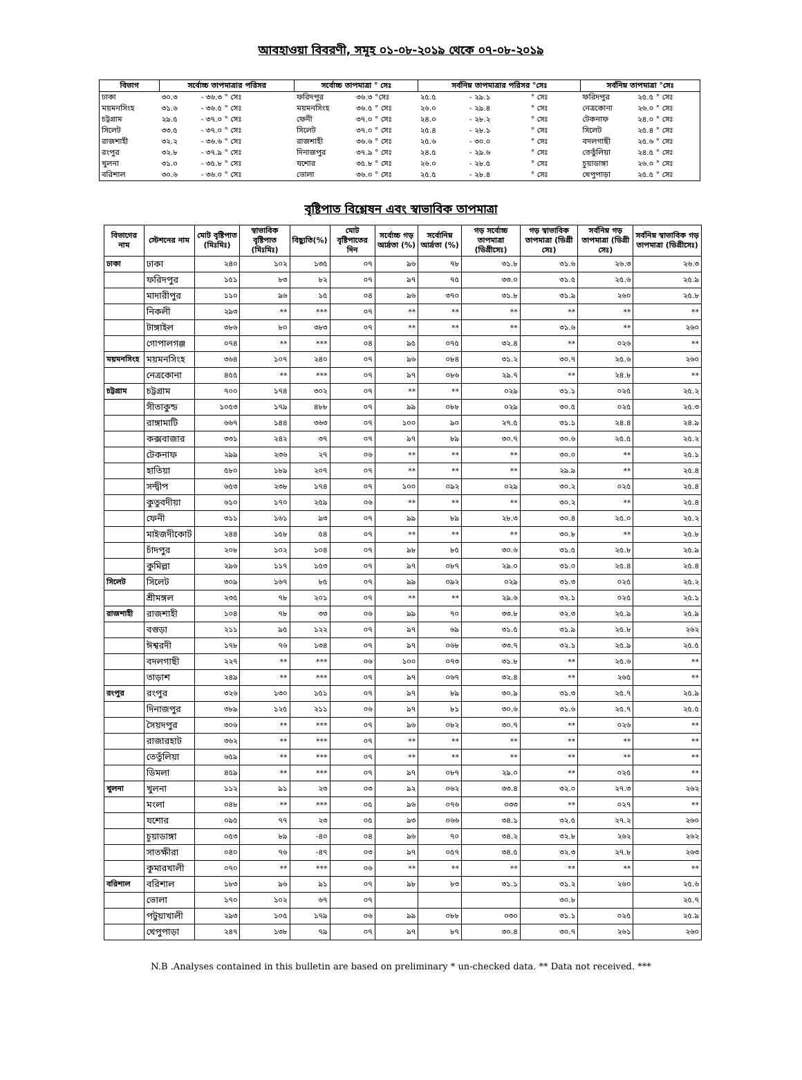আবহাওয়া বিবরণী, সমূহ ০১-০৮-২০১৯ থেকে ০৭-০৮-২০১৯
| বিভাগ | সর্বোচ্চ তাপমাত্রার পরিসর | | | সর্বোচ্চ তাপমাত্রা ° সেঃ | | সর্বনিম্ন তাপমাত্রার পরিসর °সেঃ | | | সর্বনিম্ন তাপমাত্রা °সেঃ | |
| --- | --- | --- | --- | --- | --- | --- | --- | --- | --- | --- |
| ঢাকা | ৩০.৩ | - ৩৬.৩ ° সেঃ | | ফরিদপুর | ৩৬.৩ °সেঃ | ২৫.৫ | - ২৯.১ | ° সেঃ | ফরিদপুর | ২৫.৫ ° সেঃ |
| ময়মনসিংহ | ৩১.৬ | - ৩৬.৫ ° সেঃ | | ময়মনসিংহ | ৩৬.৫ ° সেঃ | ২৬.০ | - ২৯.৪ | ° সেঃ | নেত্রকোনা | ২৬.০ ° সেঃ |
| চট্টগ্রাম | ২৯.৫ | - ৩৭.০ ° সেঃ | | ফেনী | ৩৭.০ ° সেঃ | ২৪.০ | - ২৮.২ | ° সেঃ | টেকনাফ | ২৪.০ ° সেঃ |
| সিলেট | ৩৩.৫ | - ৩৭.০ ° সেঃ | | সিলেট | ৩৭.০ ° সেঃ | ২৫.৪ | - ২৮.১ | ° সেঃ | সিলেট | ২৫.৪ ° সেঃ |
| রাজশাহী | ৩২.২ | - ৩৬.৬ ° সেঃ | | রাজশাহী | ৩৬.৬ ° সেঃ | ২৫.৬ | - ৩০.০ | ° সেঃ | বদলগাছী | ২৫.৬ ° সেঃ |
| রংপুর | ৩২.৮ | - ৩৭.৯ ° সেঃ | | দিনাজপুর | ৩৭.৯ ° সেঃ | ২৪.৫ | - ২৯.৬ | ° সেঃ | তেতুঁলিয়া | ২৪.৫ ° সেঃ |
| খুলনা | ৩১.০ | - ৩৫.৮ ° সেঃ | | যশোর | ৩৫.৮ ° সেঃ | ২৬.০ | - ২৮.৫ | ° সেঃ | চুয়াডাঙ্গা | ২৬.০ ° সেঃ |
| বরিশাল | ৩০.৬ | - ৩৬.০ ° সেঃ | | ভোলা | ৩৬.০ ° সেঃ | ২৫.৫ | - ২৮.৪ | ° সেঃ | খেপুপাড়া | ২৫.৫ ° সেঃ |
বৃষ্টিপাত বিশ্লেষন এবং স্বাভাবিক তাপমাত্রা
| বিভাগের নাম | স্টেশনের নাম | মোট বৃষ্টিপাত (মিঃমিঃ) | স্বাভাবিক বৃষ্টিপাত (মিঃমিঃ) | বিছ্যুতি(%) | মোট বৃষ্টিপাতের দিন | সর্বোচ্চ গড় আর্দ্রতা (%) | সর্বোনিম্ন আর্দ্রতা (%) | গড় সর্বোচ্চ তাপমাত্রা (ডিগ্রীসেঃ) | গড় স্বাভাবিক তাপমাত্রা (ডিগ্রী সেঃ) | সর্বনিম্ন গড় তাপমাত্রা (ডিগ্রী সেঃ) | সর্বনিম্ন স্বাভাবিক গড় তাপমাত্রা (ডিগ্রীসেঃ) |
| --- | --- | --- | --- | --- | --- | --- | --- | --- | --- | --- | --- |
| ঢাকা | ঢাকা | ২৪০ | ১০২ | ১৩৫ | ০৭ | ৯৬ | ৭৮ | ৩১.৮ | ৩১.৬ | ২৬.৩ | ২৬.৩ |
| | ফরিদপুর | ১৫১ | ৮৩ | ৮২ | ০৭ | ৯৭ | ৭৫ | ৩৩.০ | ৩১.৫ | ২৫.৬ | ২৫.৯ |
| | মাদারীপুর | ১১০ | ৯৬ | ১৫ | ০৪ | ৯৬ | ৩৭০ | ৩১.৮ | ৩১.৯ | ২৬০ | ২৫.৮ |
| | নিকলী | ২৯৩ | ** | *** | ০৭ | ** | ** | ** | ** | ** | ** |
| | টাঙ্গাইল | ৩৮৬ | ৮০ | ৩৮৩ | ০৭ | ** | ** | ** | ৩১.৬ | ** | ২৬০ |
| | গোপালগঞ্জ | ০৭৪ | ** | *** | ০৪ | ৯৫ | ০৭৫ | ৩২.৪ | ** | ০২৬ | ** |
| ময়মনসিংহ | ময়মনসিংহ | ৩৬৪ | ১০৭ | ২৪০ | ০৭ | ৯৬ | ০৮৪ | ৩১.২ | ৩০.৭ | ২৫.৬ | ২৬০ |
| | নেত্রকোনা | ৪৫৫ | ** | *** | ০৭ | ৯৭ | ০৮৬ | ২৯.৭ | ** | ২৪.৮ | ** |
| চট্টগ্রাম | চট্টগ্রাম | ৭০০ | ১৭৪ | ৩০২ | ০৭ | ** | ** | ০২৯ | ৩১.১ | ০২৫ | ২৫.২ |
| | সীতাকুন্ড | ১০৫৩ | ১৭৯ | ৪৮৮ | ০৭ | ৯৯ | ০৮৮ | ০২৯ | ৩০.৫ | ০২৫ | ২৫.৩ |
| | রাঙ্গামাটি | ৬৬৭ | ১৪৪ | ৩৬৩ | ০৭ | ১০০ | ৯০ | ২৭.৫ | ৩১.১ | ২৪.৪ | ২৪.৯ |
| | কক্সবাজার | ৩৩১ | ২৪২ | ৩৭ | ০৭ | ৯৭ | ৮৯ | ৩০.৭ | ৩০.৬ | ২৫.৫ | ২৫.২ |
| | টেকনাফ | ২৯৯ | ২৩৬ | ২৭ | ০৬ | ** | ** | ** | ৩০.০ | ** | ২৫.১ |
| | হাতিয়া | ৫৮০ | ১৮৯ | ২০৭ | ০৭ | ** | ** | ** | ২৯.৯ | ** | ২৫.৪ |
| | সন্দ্বীপ | ৬৫৩ | ২৩৮ | ১৭৪ | ০৭ | ১০০ | ০৯২ | ০২৯ | ৩০.২ | ০২৫ | ২৫.৪ |
| | কুতুবদীয়া | ৬১০ | ১৭০ | ২৫৯ | ০৬ | ** | ** | ** | ৩০.২ | ** | ২৫.৪ |
| | ফেনী | ৩১১ | ১৬১ | ৯৩ | ০৭ | ৯৯ | ৮৯ | ২৮.৩ | ৩০.৪ | ২৫.০ | ২৫.২ |
| | মাইজদীকোর্ট | ২৪৪ | ১৫৮ | ৫৪ | ০৭ | ** | ** | ** | ৩০.৮ | ** | ২৫.৮ |
| | চাঁদপুর | ২০৮ | ১০২ | ১০৪ | ০৭ | ৯৮ | ৮৫ | ৩০.৬ | ৩১.৫ | ২৫.৮ | ২৫.৯ |
| | কুমিল্লা | ২৯৬ | ১১৭ | ১৫৩ | ০৭ | ৯৭ | ০৮৭ | ২৯.০ | ৩১.০ | ২৫.৪ | ২৫.৪ |
| সিলেট | সিলেট | ৩০৯ | ১৬৭ | ৮৫ | ০৭ | ৯৯ | ০৯২ | ০২৯ | ৩১.৩ | ০২৫ | ২৫.২ |
| | শ্রীমঙ্গল | ২৩৫ | ৭৮ | ২০১ | ০৭ | ** | ** | ২৯.৬ | ৩২.১ | ০২৫ | ২৫.১ |
| রাজশাহী | রাজশাহী | ১০৪ | ৭৮ | ৩৩ | ০৬ | ৯৯ | ৭০ | ৩৩.৮ | ৩২.৩ | ২৫.৯ | ২৫.৯ |
| | বগুড়া | ২১১ | ৯৫ | ১২২ | ০৭ | ৯৭ | ৬৯ | ৩১.৫ | ৩১.৯ | ২৫.৮ | ২৬২ |
| | ঈশ্বরদী | ১৭৮ | ৭৬ | ১৩৪ | ০৭ | ৯৭ | ০৬৮ | ৩৩.৭ | ৩২.১ | ২৫.৯ | ২৫.৫ |
| | বদলগাছী | ২২৭ | ** | *** | ০৬ | ১০০ | ০৭৩ | ৩১.৮ | ** | ২৫.৬ | ** |
| | তাড়াশ | ২৪৯ | ** | *** | ০৭ | ৯৭ | ০৬৭ | ৩২.৪ | ** | ২৬৫ | ** |
| রংপুর | রংপুর | ৩২৬ | ১৩০ | ১৫১ | ০৭ | ৯৭ | ৮৯ | ৩০.৯ | ৩১.৩ | ২৫.৭ | ২৫.৯ |
| | দিনাজপুর | ৩৮৯ | ১২৫ | ২১১ | ০৬ | ৯৭ | ৮১ | ৩০.৬ | ৩১.৬ | ২৫.৭ | ২৫.৫ |
| | সৈয়দপুর | ৩০৬ | ** | *** | ০৭ | ৯৬ | ০৮২ | ৩০.৭ | ** | ০২৬ | ** |
| | রাজারহাট | ৩৬২ | ** | *** | ০৭ | ** | ** | ** | ** | ** | ** |
| | তেতুঁলিয়া | ৬৫৯ | ** | *** | ০৭ | ** | ** | ** | ** | ** | ** |
| | ডিমলা | ৪৫৯ | ** | *** | ০৭ | ৯৭ | ০৮৭ | ২৯.০ | ** | ০২৫ | ** |
| খুলনা | খুলনা | ১১২ | ৯১ | ২৩ | ০৩ | ৯২ | ০৬২ | ৩৩.৪ | ৩২.০ | ২৭.৩ | ২৬২ |
| | মংলা | ০৪৮ | ** | *** | ০৫ | ৯৬ | ০৭৬ | ০৩৩ | ** | ০২৭ | ** |
| | যশোর | ০৯৫ | ৭৭ | ২৩ | ০৫ | ৯৩ | ০৬৬ | ৩৪.১ | ৩২.৫ | ২৭.২ | ২৬০ |
| | চুয়াডাঙ্গা | ০৫৩ | ৮৯ | -৪০ | ০৪ | ৯৬ | ৭০ | ৩৪.২ | ৩২.৮ | ২৬২ | ২৬২ |
| | সাতক্ষীরা | ০৪০ | ৭৬ | -৪৭ | ০৩ | ৯৭ | ০৫৭ | ৩৪.৫ | ৩২.৩ | ২৭.৮ | ২৬৩ |
| | কুমারখালী | ০৭০ | ** | *** | ০৬ | ** | ** | ** | ** | ** | ** |
| বরিশাল | বরিশাল | ১৮৩ | ৯৬ | ৯১ | ০৭ | ৯৮ | ৮৩ | ৩১.১ | ৩১.২ | ২৬০ | ২৫.৬ |
| | ভোলা | ১৭০ | ১০২ | ৬৭ | ০৭ | | | | ৩০.৮ | | ২৫.৭ |
| | পটুয়াখালী | ২৯৩ | ১০৫ | ১৭৯ | ০৬ | ৯৯ | ০৮৮ | ০৩০ | ৩১.১ | ০২৫ | ২৫.৯ |
| | খেপুপাড়া | ২৪৭ | ১৩৮ | ৭৯ | ০৭ | ৯৭ | ৮৭ | ৩০.৪ | ৩০.৭ | ২৬১ | ২৬০ |
N.B .Analyses contained in this bulletin are based on preliminary * un-checked data. ** Data not received. ***